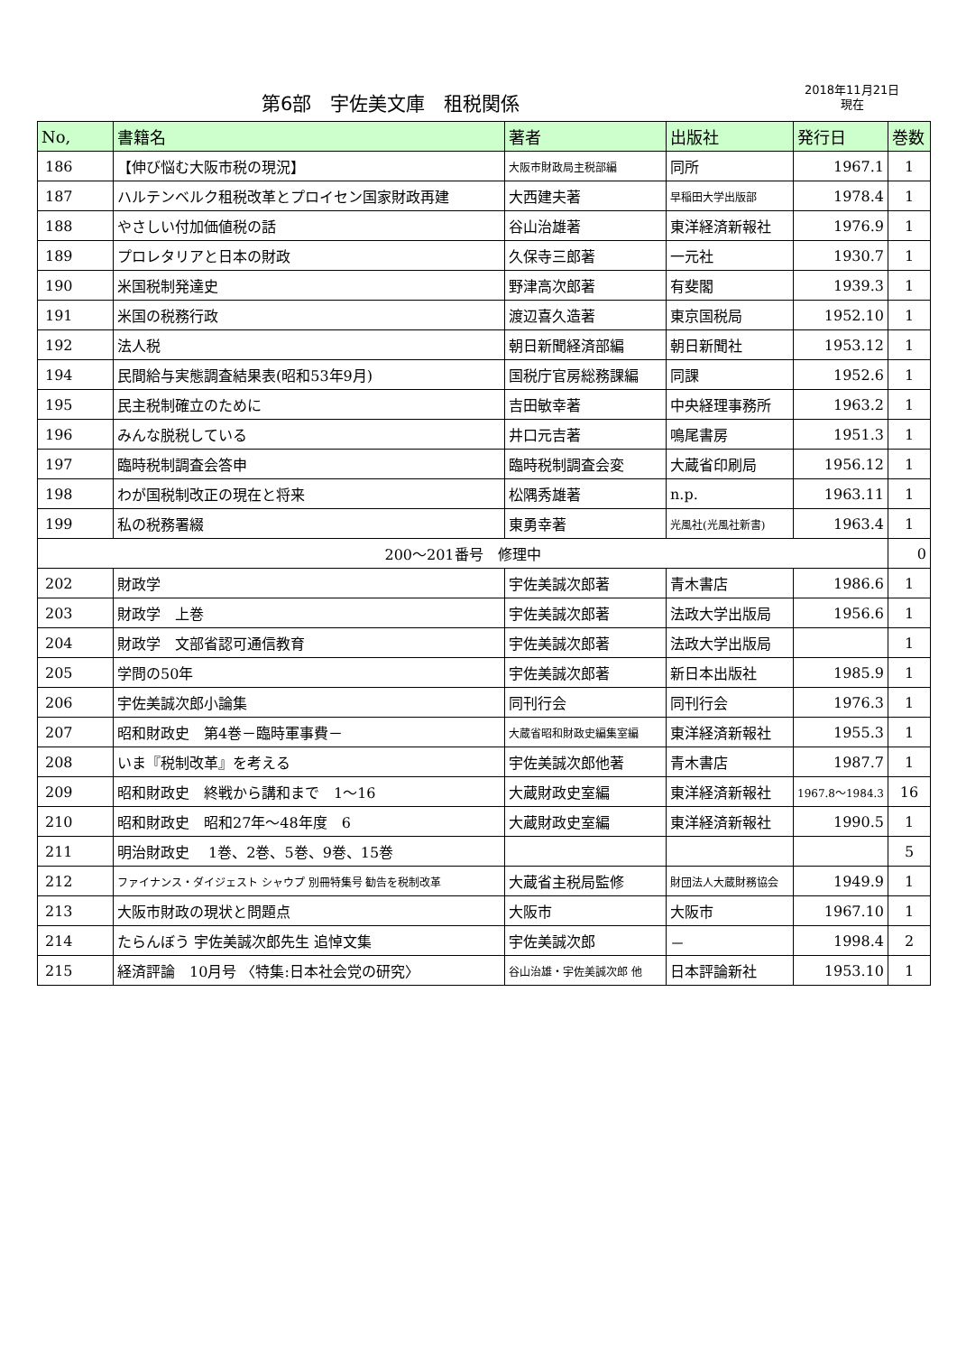第6部　宇佐美文庫　租税関係
2018年11月21日
現在
| No, | 書籍名 | 著者 | 出版社 | 発行日 | 巻数 |
| --- | --- | --- | --- | --- | --- |
| 186 | 【伸び悩む大阪市税の現況】 | 大阪市財政局主税部編 | 同所 | 1967.1 | 1 |
| 187 | ハルテンベルク租税改革とプロイセン国家財政再建 | 大西建夫著 | 早稲田大学出版部 | 1978.4 | 1 |
| 188 | やさしい付加価値税の話 | 谷山治雄著 | 東洋経済新報社 | 1976.9 | 1 |
| 189 | プロレタリアと日本の財政 | 久保寺三郎著 | 一元社 | 1930.7 | 1 |
| 190 | 米国税制発達史 | 野津高次郎著 | 有斐閣 | 1939.3 | 1 |
| 191 | 米国の税務行政 | 渡辺喜久造著 | 東京国税局 | 1952.10 | 1 |
| 192 | 法人税 | 朝日新聞経済部編 | 朝日新聞社 | 1953.12 | 1 |
| 194 | 民間給与実態調査結果表(昭和53年9月) | 国税庁官房総務課編 | 同課 | 1952.6 | 1 |
| 195 | 民主税制確立のために | 吉田敏幸著 | 中央経理事務所 | 1963.2 | 1 |
| 196 | みんな脱税している | 井口元吉著 | 鳴尾書房 | 1951.3 | 1 |
| 197 | 臨時税制調査会答申 | 臨時税制調査会変 | 大蔵省印刷局 | 1956.12 | 1 |
| 198 | わが国税制改正の現在と将来 | 松隅秀雄著 | n.p. | 1963.11 | 1 |
| 199 | 私の税務署綴 | 東勇幸著 | 光風社(光風社新書) | 1963.4 | 1 |
| 200～201番号 修理中 | | | | | 0 |
| 202 | 財政学 | 宇佐美誠次郎著 | 青木書店 | 1986.6 | 1 |
| 203 | 財政学 上巻 | 宇佐美誠次郎著 | 法政大学出版局 | 1956.6 | 1 |
| 204 | 財政学 文部省認可通信教育 | 宇佐美誠次郎著 | 法政大学出版局 | | 1 |
| 205 | 学問の50年 | 宇佐美誠次郎著 | 新日本出版社 | 1985.9 | 1 |
| 206 | 宇佐美誠次郎小論集 | 同刊行会 | 同刊行会 | 1976.3 | 1 |
| 207 | 昭和財政史 第4巻－臨時軍事費－ | 大蔵省昭和財政史編集室編 | 東洋経済新報社 | 1955.3 | 1 |
| 208 | いま『税制改革』を考える | 宇佐美誠次郎他著 | 青木書店 | 1987.7 | 1 |
| 209 | 昭和財政史 終戦から講和まで 1～16 | 大蔵財政史室編 | 東洋経済新報社 | 1967.8～1984.3 | 16 |
| 210 | 昭和財政史 昭和27年～48年度 6 | 大蔵財政史室編 | 東洋経済新報社 | 1990.5 | 1 |
| 211 | 明治財政史 1巻、2巻、5巻、9巻、15巻 | | | | 5 |
| 212 | ファイナンス・ダイジェスト シャウプ 別冊特集号 勧告を税制改革 | 大蔵省主税局監修 | 財団法人大蔵財務協会 | 1949.9 | 1 |
| 213 | 大阪市財政の現状と問題点 | 大阪市 | 大阪市 | 1967.10 | 1 |
| 214 | たらんぼう 宇佐美誠次郎先生 追悼文集 | 宇佐美誠次郎 | － | 1998.4 | 2 |
| 215 | 経済評論 10月号 〈特集:日本社会党の研究〉 | 谷山治雄・宇佐美誠次郎 他 | 日本評論新社 | 1953.10 | 1 |